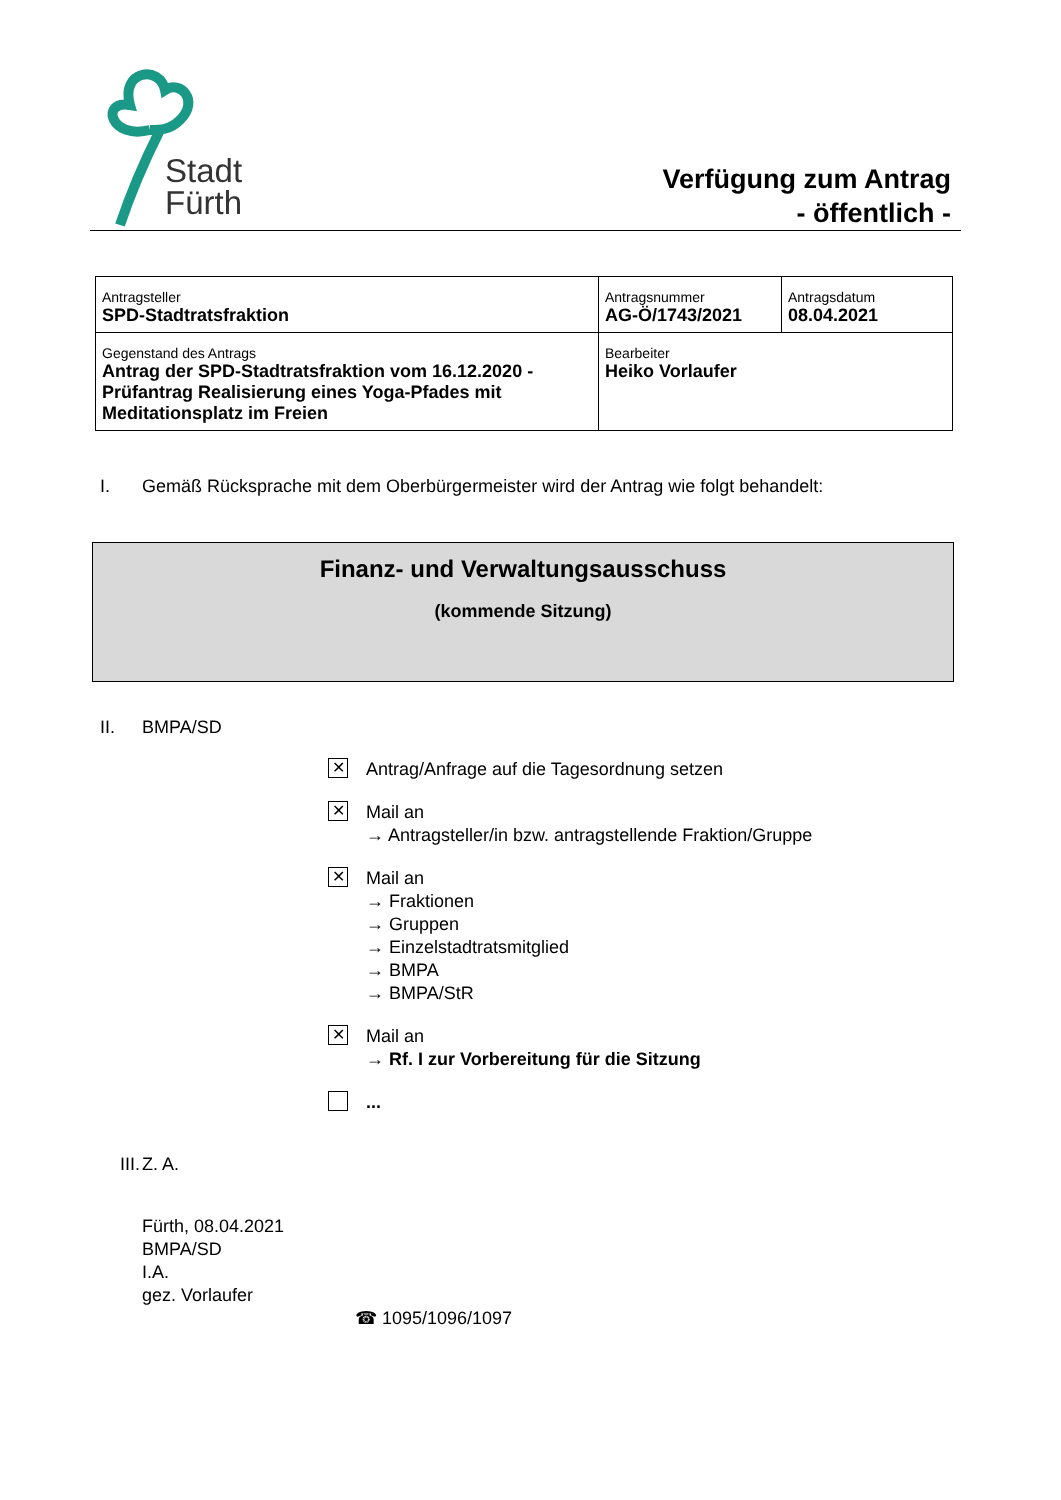Stadt
Fürth
Verfügung zum Antrag
- öffentlich -
| Antragsteller SPD-Stadtratsfraktion | Antragsnummer AG-Ö/1743/2021 | Antragsdatum 08.04.2021 |
| Gegenstand des Antrags Antrag der SPD-Stadtratsfraktion vom 16.12.2020 - Prüfantrag Realisierung eines Yoga-Pfades mit Meditationsplatz im Freien | Bearbeiter Heiko Vorlaufer | |
I. Gemäß Rücksprache mit dem Oberbürgermeister wird der Antrag wie folgt behandelt:
Finanz- und Verwaltungsausschuss
(kommende Sitzung)
II. BMPA/SD
✕
Antrag/Anfrage auf die Tagesordnung setzen
✕
Mail an
→ Antragsteller/in bzw. antragstellende Fraktion/Gruppe
✕
Mail an
→ Fraktionen
→ Gruppen
→ Einzelstadtratsmitglied
→ BMPA
→ BMPA/StR
✕
Mail an
→ Rf. I zur Vorbereitung für die Sitzung
...
III. Z. A.
Fürth, 08.04.2021
BMPA/SD
I.A.
gez. Vorlaufer
☎ 1095/1096/1097